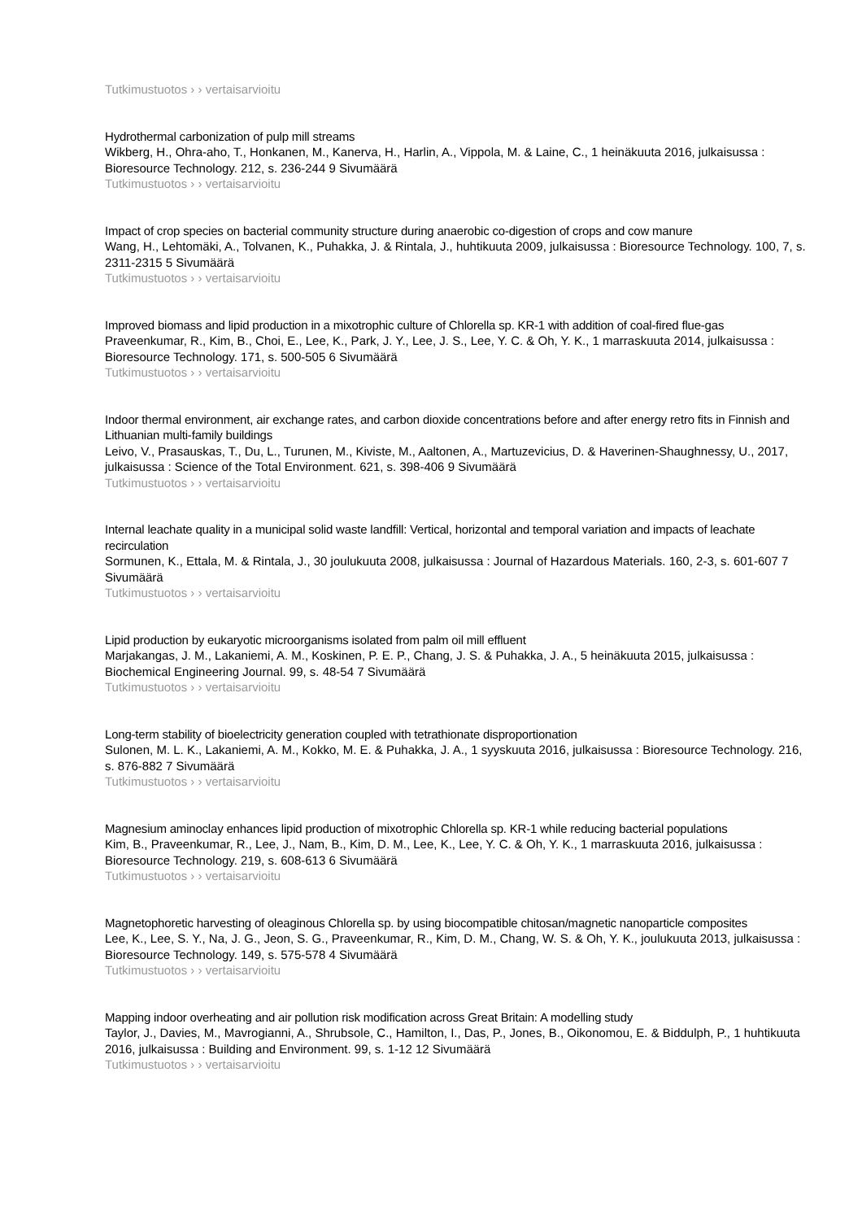Tutkimustuotos › › vertaisarvioitu
Hydrothermal carbonization of pulp mill streams
Wikberg, H., Ohra-aho, T., Honkanen, M., Kanerva, H., Harlin, A., Vippola, M. & Laine, C., 1 heinäkuuta 2016, julkaisussa : Bioresource Technology. 212, s. 236-244 9 Sivumäärä
Tutkimustuotos › › vertaisarvioitu
Impact of crop species on bacterial community structure during anaerobic co-digestion of crops and cow manure
Wang, H., Lehtomäki, A., Tolvanen, K., Puhakka, J. & Rintala, J., huhtikuuta 2009, julkaisussa : Bioresource Technology. 100, 7, s. 2311-2315 5 Sivumäärä
Tutkimustuotos › › vertaisarvioitu
Improved biomass and lipid production in a mixotrophic culture of Chlorella sp. KR-1 with addition of coal-fired flue-gas
Praveenkumar, R., Kim, B., Choi, E., Lee, K., Park, J. Y., Lee, J. S., Lee, Y. C. & Oh, Y. K., 1 marraskuuta 2014, julkaisussa : Bioresource Technology. 171, s. 500-505 6 Sivumäärä
Tutkimustuotos › › vertaisarvioitu
Indoor thermal environment, air exchange rates, and carbon dioxide concentrations before and after energy retro fits in Finnish and Lithuanian multi-family buildings
Leivo, V., Prasauskas, T., Du, L., Turunen, M., Kiviste, M., Aaltonen, A., Martuzevicius, D. & Haverinen-Shaughnessy, U., 2017, julkaisussa : Science of the Total Environment. 621, s. 398-406 9 Sivumäärä
Tutkimustuotos › › vertaisarvioitu
Internal leachate quality in a municipal solid waste landfill: Vertical, horizontal and temporal variation and impacts of leachate recirculation
Sormunen, K., Ettala, M. & Rintala, J., 30 joulukuuta 2008, julkaisussa : Journal of Hazardous Materials. 160, 2-3, s. 601-607 7 Sivumäärä
Tutkimustuotos › › vertaisarvioitu
Lipid production by eukaryotic microorganisms isolated from palm oil mill effluent
Marjakangas, J. M., Lakaniemi, A. M., Koskinen, P. E. P., Chang, J. S. & Puhakka, J. A., 5 heinäkuuta 2015, julkaisussa : Biochemical Engineering Journal. 99, s. 48-54 7 Sivumäärä
Tutkimustuotos › › vertaisarvioitu
Long-term stability of bioelectricity generation coupled with tetrathionate disproportionation
Sulonen, M. L. K., Lakaniemi, A. M., Kokko, M. E. & Puhakka, J. A., 1 syyskuuta 2016, julkaisussa : Bioresource Technology. 216, s. 876-882 7 Sivumäärä
Tutkimustuotos › › vertaisarvioitu
Magnesium aminoclay enhances lipid production of mixotrophic Chlorella sp. KR-1 while reducing bacterial populations
Kim, B., Praveenkumar, R., Lee, J., Nam, B., Kim, D. M., Lee, K., Lee, Y. C. & Oh, Y. K., 1 marraskuuta 2016, julkaisussa : Bioresource Technology. 219, s. 608-613 6 Sivumäärä
Tutkimustuotos › › vertaisarvioitu
Magnetophoretic harvesting of oleaginous Chlorella sp. by using biocompatible chitosan/magnetic nanoparticle composites
Lee, K., Lee, S. Y., Na, J. G., Jeon, S. G., Praveenkumar, R., Kim, D. M., Chang, W. S. & Oh, Y. K., joulukuuta 2013, julkaisussa : Bioresource Technology. 149, s. 575-578 4 Sivumäärä
Tutkimustuotos › › vertaisarvioitu
Mapping indoor overheating and air pollution risk modification across Great Britain: A modelling study
Taylor, J., Davies, M., Mavrogianni, A., Shrubsole, C., Hamilton, I., Das, P., Jones, B., Oikonomou, E. & Biddulph, P., 1 huhtikuuta 2016, julkaisussa : Building and Environment. 99, s. 1-12 12 Sivumäärä
Tutkimustuotos › › vertaisarvioitu